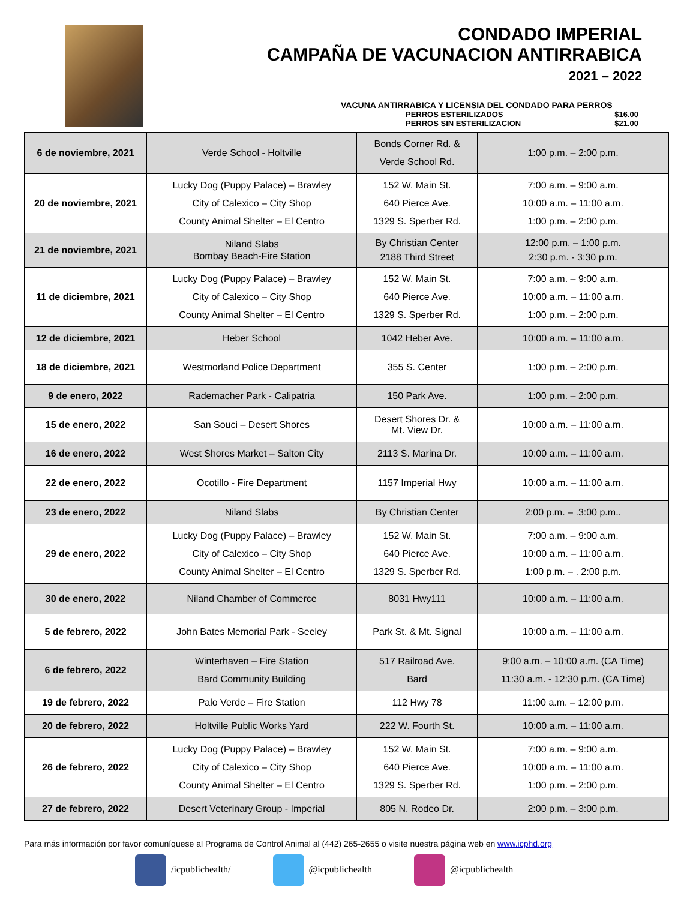CONDADO IMPERIAL
CAMPAÑA DE VACUNACION ANTIRRABICA
2021 – 2022
VACUNA ANTIRRABICA Y LICENSIA DEL CONDADO PARA PERROS
PERROS ESTERILIZADOS $16.00
PERROS SIN ESTERILIZACION $21.00
| 6 de noviembre, 2021 | Verde School - Holtville | Bonds Corner Rd. & Verde School Rd. | 1:00 p.m. – 2:00 p.m. |
| 20 de noviembre, 2021 | Lucky Dog (Puppy Palace) – Brawley City of Calexico – City Shop County Animal Shelter – El Centro | 152 W. Main St. 640 Pierce Ave. 1329 S. Sperber Rd. | 7:00 a.m. – 9:00 a.m. 10:00 a.m. – 11:00 a.m. 1:00 p.m. – 2:00 p.m. |
| 21 de noviembre, 2021 | Niland Slabs Bombay Beach-Fire Station | By Christian Center 2188 Third Street | 12:00 p.m. – 1:00 p.m. 2:30 p.m. - 3:30 p.m. |
| 11 de diciembre, 2021 | Lucky Dog (Puppy Palace) – Brawley City of Calexico – City Shop County Animal Shelter – El Centro | 152 W. Main St. 640 Pierce Ave. 1329 S. Sperber Rd. | 7:00 a.m. – 9:00 a.m. 10:00 a.m. – 11:00 a.m. 1:00 p.m. – 2:00 p.m. |
| 12 de diciembre, 2021 | Heber School | 1042 Heber Ave. | 10:00 a.m. – 11:00 a.m. |
| 18 de diciembre, 2021 | Westmorland Police Department | 355 S. Center | 1:00 p.m. – 2:00 p.m. |
| 9 de enero, 2022 | Rademacher Park - Calipatria | 150 Park Ave. | 1:00 p.m. – 2:00 p.m. |
| 15 de enero, 2022 | San Souci – Desert Shores | Desert Shores Dr. & Mt. View Dr. | 10:00 a.m. – 11:00 a.m. |
| 16 de enero, 2022 | West Shores Market – Salton City | 2113 S. Marina Dr. | 10:00 a.m. – 11:00 a.m. |
| 22 de enero, 2022 | Ocotillo - Fire Department | 1157 Imperial Hwy | 10:00 a.m. – 11:00 a.m. |
| 23 de enero, 2022 | Niland Slabs | By Christian Center | 2:00 p.m. – .3:00 p.m.. |
| 29 de enero, 2022 | Lucky Dog (Puppy Palace) – Brawley City of Calexico – City Shop County Animal Shelter – El Centro | 152 W. Main St. 640 Pierce Ave. 1329 S. Sperber Rd. | 7:00 a.m. – 9:00 a.m. 10:00 a.m. – 11:00 a.m. 1:00 p.m. – . 2:00 p.m. |
| 30 de enero, 2022 | Niland Chamber of Commerce | 8031 Hwy111 | 10:00 a.m. – 11:00 a.m. |
| 5 de febrero, 2022 | John Bates Memorial Park - Seeley | Park St. & Mt. Signal | 10:00 a.m. – 11:00 a.m. |
| 6 de febrero, 2022 | Winterhaven – Fire Station Bard Community Building | 517 Railroad Ave. Bard | 9:00 a.m. – 10:00 a.m. (CA Time) 11:30 a.m. - 12:30 p.m. (CA Time) |
| 19 de febrero, 2022 | Palo Verde – Fire Station | 112 Hwy 78 | 11:00 a.m. – 12:00 p.m. |
| 20 de febrero, 2022 | Holtville Public Works Yard | 222 W. Fourth St. | 10:00 a.m. – 11:00 a.m. |
| 26 de febrero, 2022 | Lucky Dog (Puppy Palace) – Brawley City of Calexico – City Shop County Animal Shelter – El Centro | 152 W. Main St. 640 Pierce Ave. 1329 S. Sperber Rd. | 7:00 a.m. – 9:00 a.m. 10:00 a.m. – 11:00 a.m. 1:00 p.m. – 2:00 p.m. |
| 27 de febrero, 2022 | Desert Veterinary Group - Imperial | 805 N. Rodeo Dr. | 2:00 p.m. – 3:00 p.m. |
Para más información por favor comuníquese al Programa de Control Animal al (442) 265-2655 o visite nuestra página web en www.icphd.org
/icpublichealth/ @icpublichealth @icpublichealth